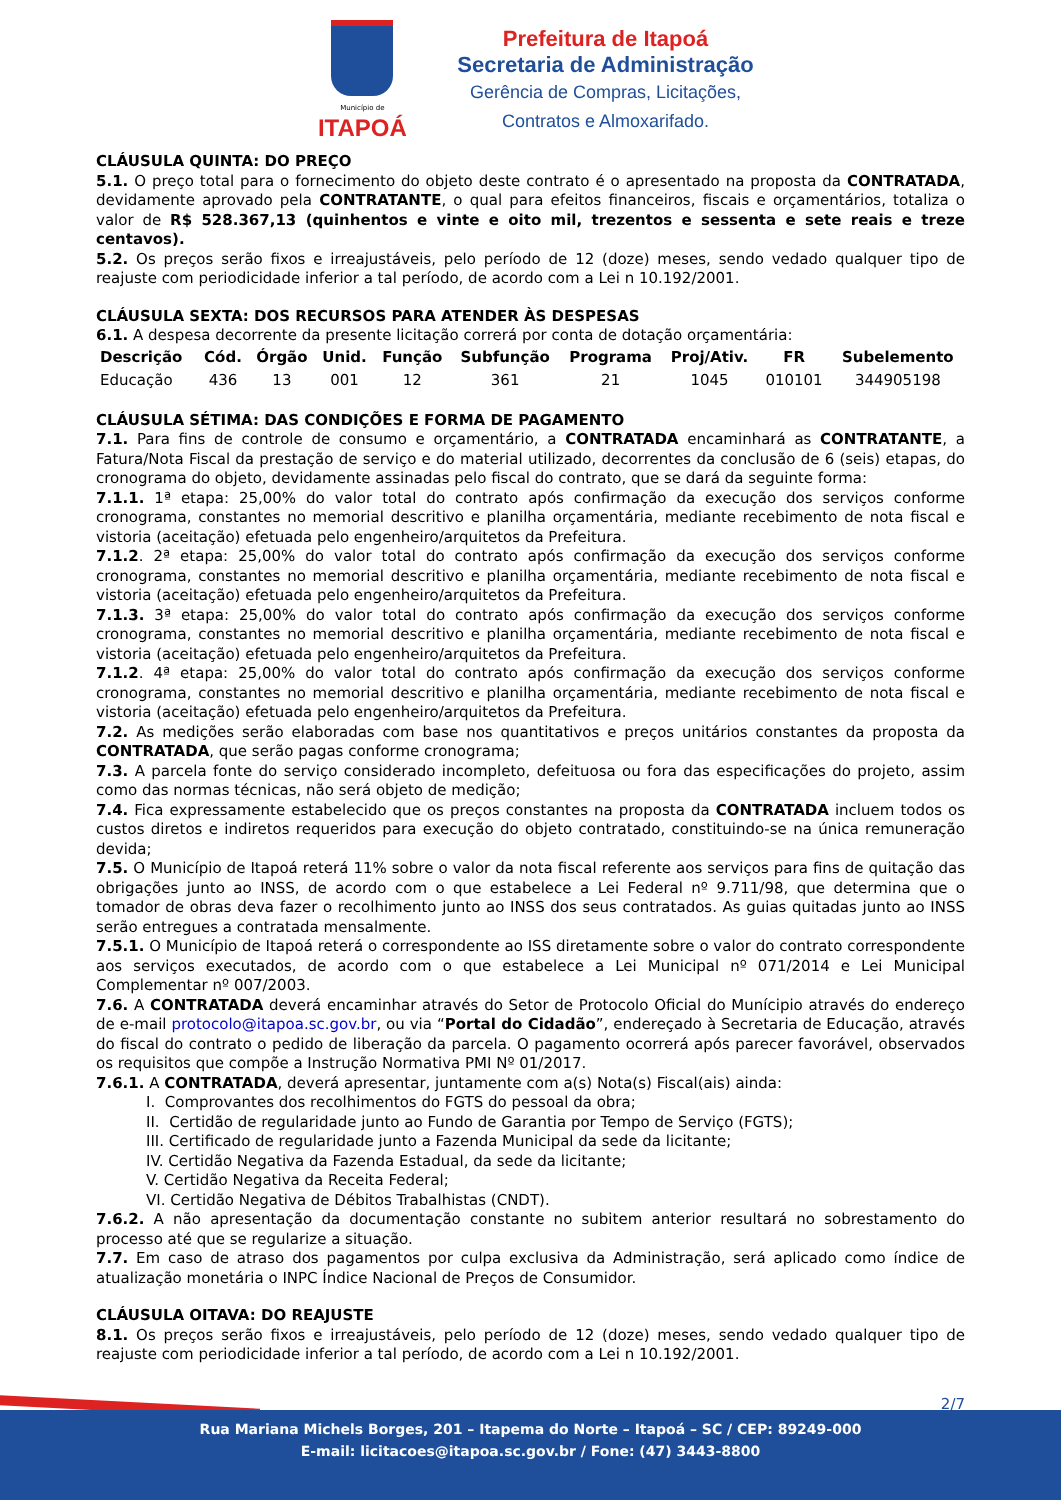Município de
ITAPOÁ
Prefeitura de Itapoá
Secretaria de Administração
Gerência de Compras, Licitações,
Contratos e Almoxarifado.
CLÁUSULA QUINTA: DO PREÇO
5.1. O preço total para o fornecimento do objeto deste contrato é o apresentado na proposta da CONTRATADA, devidamente aprovado pela CONTRATANTE, o qual para efeitos financeiros, fiscais e orçamentários, totaliza o valor de R$ 528.367,13 (quinhentos e vinte e oito mil, trezentos e sessenta e sete reais e treze centavos).
5.2. Os preços serão fixos e irreajustáveis, pelo período de 12 (doze) meses, sendo vedado qualquer tipo de reajuste com periodicidade inferior a tal período, de acordo com a Lei n 10.192/2001.
CLÁUSULA SEXTA: DOS RECURSOS PARA ATENDER ÀS DESPESAS
6.1. A despesa decorrente da presente licitação correrá por conta de dotação orçamentária:
| Descrição | Cód. | Órgão | Unid. | Função | Subfunção | Programa | Proj/Ativ. | FR | Subelemento |
| --- | --- | --- | --- | --- | --- | --- | --- | --- | --- |
| Educação | 436 | 13 | 001 | 12 | 361 | 21 | 1045 | 010101 | 344905198 |
CLÁUSULA SÉTIMA: DAS CONDIÇÕES E FORMA DE PAGAMENTO
7.1. Para fins de controle de consumo e orçamentário, a CONTRATADA encaminhará as CONTRATANTE, a Fatura/Nota Fiscal da prestação de serviço e do material utilizado, decorrentes da conclusão de 6 (seis) etapas, do cronograma do objeto, devidamente assinadas pelo fiscal do contrato, que se dará da seguinte forma:
7.1.1. 1ª etapa: 25,00% do valor total do contrato após confirmação da execução dos serviços conforme cronograma, constantes no memorial descritivo e planilha orçamentária, mediante recebimento de nota fiscal e vistoria (aceitação) efetuada pelo engenheiro/arquitetos da Prefeitura.
7.1.2. 2ª etapa: 25,00% do valor total do contrato após confirmação da execução dos serviços conforme cronograma, constantes no memorial descritivo e planilha orçamentária, mediante recebimento de nota fiscal e vistoria (aceitação) efetuada pelo engenheiro/arquitetos da Prefeitura.
7.1.3. 3ª etapa: 25,00% do valor total do contrato após confirmação da execução dos serviços conforme cronograma, constantes no memorial descritivo e planilha orçamentária, mediante recebimento de nota fiscal e vistoria (aceitação) efetuada pelo engenheiro/arquitetos da Prefeitura.
7.1.2. 4ª etapa: 25,00% do valor total do contrato após confirmação da execução dos serviços conforme cronograma, constantes no memorial descritivo e planilha orçamentária, mediante recebimento de nota fiscal e vistoria (aceitação) efetuada pelo engenheiro/arquitetos da Prefeitura.
7.2. As medições serão elaboradas com base nos quantitativos e preços unitários constantes da proposta da CONTRATADA, que serão pagas conforme cronograma;
7.3. A parcela fonte do serviço considerado incompleto, defeituosa ou fora das especificações do projeto, assim como das normas técnicas, não será objeto de medição;
7.4. Fica expressamente estabelecido que os preços constantes na proposta da CONTRATADA incluem todos os custos diretos e indiretos requeridos para execução do objeto contratado, constituindo-se na única remuneração devida;
7.5. O Município de Itapoá reterá 11% sobre o valor da nota fiscal referente aos serviços para fins de quitação das obrigações junto ao INSS, de acordo com o que estabelece a Lei Federal nº 9.711/98, que determina que o tomador de obras deva fazer o recolhimento junto ao INSS dos seus contratados. As guias quitadas junto ao INSS serão entregues a contratada mensalmente.
7.5.1. O Município de Itapoá reterá o correspondente ao ISS diretamente sobre o valor do contrato correspondente aos serviços executados, de acordo com o que estabelece a Lei Municipal nº 071/2014 e Lei Municipal Complementar nº 007/2003.
7.6. A CONTRATADA deverá encaminhar através do Setor de Protocolo Oficial do Munícipio através do endereço de e-mail protocolo@itapoa.sc.gov.br, ou via “Portal do Cidadão”, endereçado à Secretaria de Educação, através do fiscal do contrato o pedido de liberação da parcela. O pagamento ocorrerá após parecer favorável, observados os requisitos que compõe a Instrução Normativa PMI Nº 01/2017.
7.6.1. A CONTRATADA, deverá apresentar, juntamente com a(s) Nota(s) Fiscal(ais) ainda:
I. Comprovantes dos recolhimentos do FGTS do pessoal da obra;
II. Certidão de regularidade junto ao Fundo de Garantia por Tempo de Serviço (FGTS);
III. Certificado de regularidade junto a Fazenda Municipal da sede da licitante;
IV. Certidão Negativa da Fazenda Estadual, da sede da licitante;
V. Certidão Negativa da Receita Federal;
VI. Certidão Negativa de Débitos Trabalhistas (CNDT).
7.6.2. A não apresentação da documentação constante no subitem anterior resultará no sobrestamento do processo até que se regularize a situação.
7.7. Em caso de atraso dos pagamentos por culpa exclusiva da Administração, será aplicado como índice de atualização monetária o INPC Índice Nacional de Preços de Consumidor.
CLÁUSULA OITAVA: DO REAJUSTE
8.1. Os preços serão fixos e irreajustáveis, pelo período de 12 (doze) meses, sendo vedado qualquer tipo de reajuste com periodicidade inferior a tal período, de acordo com a Lei n 10.192/2001.
2/7
Rua Mariana Michels Borges, 201 – Itapema do Norte – Itapoá – SC / CEP: 89249-000
E-mail: licitacoes@itapoa.sc.gov.br / Fone: (47) 3443-8800